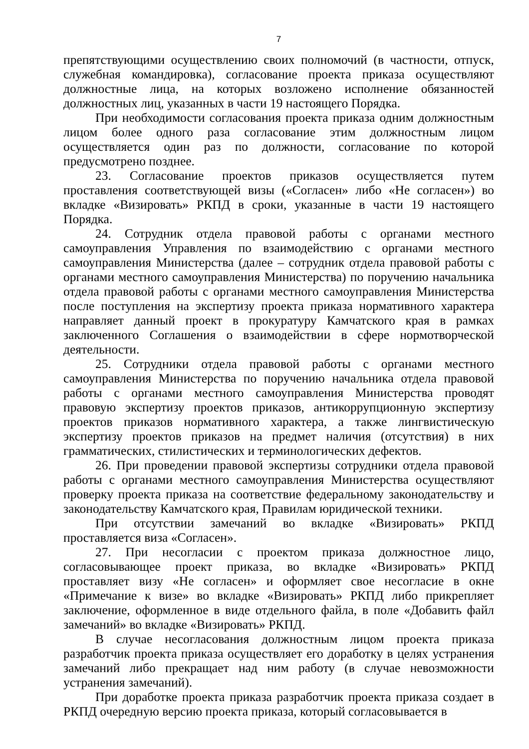7
препятствующими осуществлению своих полномочий (в частности, отпуск, служебная командировка), согласование проекта приказа осуществляют должностные лица, на которых возложено исполнение обязанностей должностных лиц, указанных в части 19 настоящего Порядка.
При необходимости согласования проекта приказа одним должностным лицом более одного раза согласование этим должностным лицом осуществляется один раз по должности, согласование по которой предусмотрено позднее.
23. Согласование проектов приказов осуществляется путем проставления соответствующей визы («Согласен» либо «Не согласен») во вкладке «Визировать» РКПД в сроки, указанные в части 19 настоящего Порядка.
24. Сотрудник отдела правовой работы с органами местного самоуправления Управления по взаимодействию с органами местного самоуправления Министерства (далее – сотрудник отдела правовой работы с органами местного самоуправления Министерства) по поручению начальника отдела правовой работы с органами местного самоуправления Министерства после поступления на экспертизу проекта приказа нормативного характера направляет данный проект в прокуратуру Камчатского края в рамках заключенного Соглашения о взаимодействии в сфере нормотворческой деятельности.
25. Сотрудники отдела правовой работы с органами местного самоуправления Министерства по поручению начальника отдела правовой работы с органами местного самоуправления Министерства проводят правовую экспертизу проектов приказов, антикоррупционную экспертизу проектов приказов нормативного характера, а также лингвистическую экспертизу проектов приказов на предмет наличия (отсутствия) в них грамматических, стилистических и терминологических дефектов.
26. При проведении правовой экспертизы сотрудники отдела правовой работы с органами местного самоуправления Министерства осуществляют проверку проекта приказа на соответствие федеральному законодательству и законодательству Камчатского края, Правилам юридической техники.
При отсутствии замечаний во вкладке «Визировать» РКПД проставляется виза «Согласен».
27. При несогласии с проектом приказа должностное лицо, согласовывающее проект приказа, во вкладке «Визировать» РКПД проставляет визу «Не согласен» и оформляет свое несогласие в окне «Примечание к визе» во вкладке «Визировать» РКПД либо прикрепляет заключение, оформленное в виде отдельного файла, в поле «Добавить файл замечаний» во вкладке «Визировать» РКПД.
В случае несогласования должностным лицом проекта приказа разработчик проекта приказа осуществляет его доработку в целях устранения замечаний либо прекращает над ним работу (в случае невозможности устранения замечаний).
При доработке проекта приказа разработчик проекта приказа создает в РКПД очередную версию проекта приказа, который согласовывается в